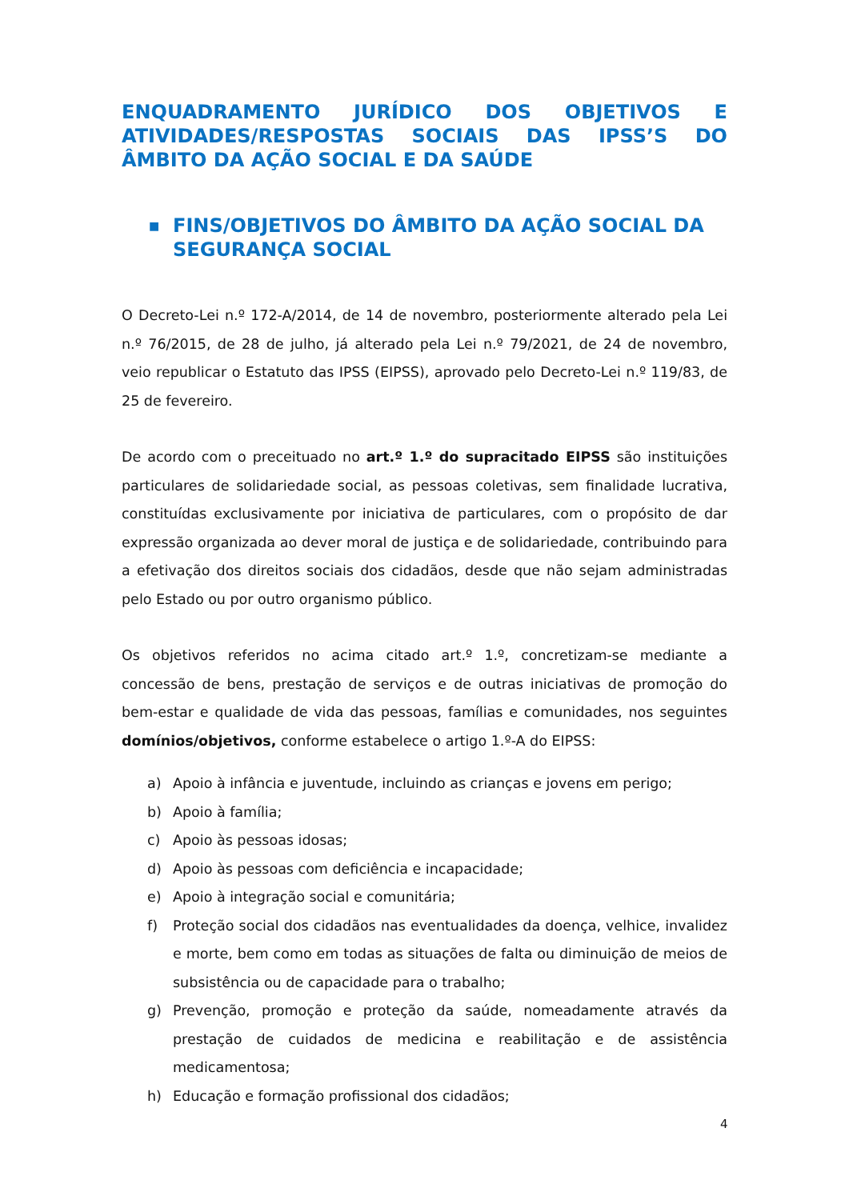ENQUADRAMENTO JURÍDICO DOS OBJETIVOS E ATIVIDADES/RESPOSTAS SOCIAIS DAS IPSS’S DO ÂMBITO DA AÇÃO SOCIAL E DA SAÚDE
■ FINS/OBJETIVOS DO ÂMBITO DA AÇÃO SOCIAL DA SEGURANÇA SOCIAL
O Decreto-Lei n.º 172-A/2014, de 14 de novembro, posteriormente alterado pela Lei n.º 76/2015, de 28 de julho, já alterado pela Lei n.º 79/2021, de 24 de novembro, veio republicar o Estatuto das IPSS (EIPSS), aprovado pelo Decreto-Lei n.º 119/83, de 25 de fevereiro.
De acordo com o preceituado no art.º 1.º do supracitado EIPSS são instituições particulares de solidariedade social, as pessoas coletivas, sem finalidade lucrativa, constituídas exclusivamente por iniciativa de particulares, com o propósito de dar expressão organizada ao dever moral de justiça e de solidariedade, contribuindo para a efetivação dos direitos sociais dos cidadãos, desde que não sejam administradas pelo Estado ou por outro organismo público.
Os objetivos referidos no acima citado art.º 1.º, concretizam-se mediante a concessão de bens, prestação de serviços e de outras iniciativas de promoção do bem-estar e qualidade de vida das pessoas, famílias e comunidades, nos seguintes domínios/objetivos, conforme estabelece o artigo 1.º-A do EIPSS:
a) Apoio à infância e juventude, incluindo as crianças e jovens em perigo;
b) Apoio à família;
c) Apoio às pessoas idosas;
d) Apoio às pessoas com deficiência e incapacidade;
e) Apoio à integração social e comunitária;
f) Proteção social dos cidadãos nas eventualidades da doença, velhice, invalidez e morte, bem como em todas as situações de falta ou diminuição de meios de subsistência ou de capacidade para o trabalho;
g) Prevenção, promoção e proteção da saúde, nomeadamente através da prestação de cuidados de medicina e reabilitação e de assistência medicamentosa;
h) Educação e formação profissional dos cidadãos;
4